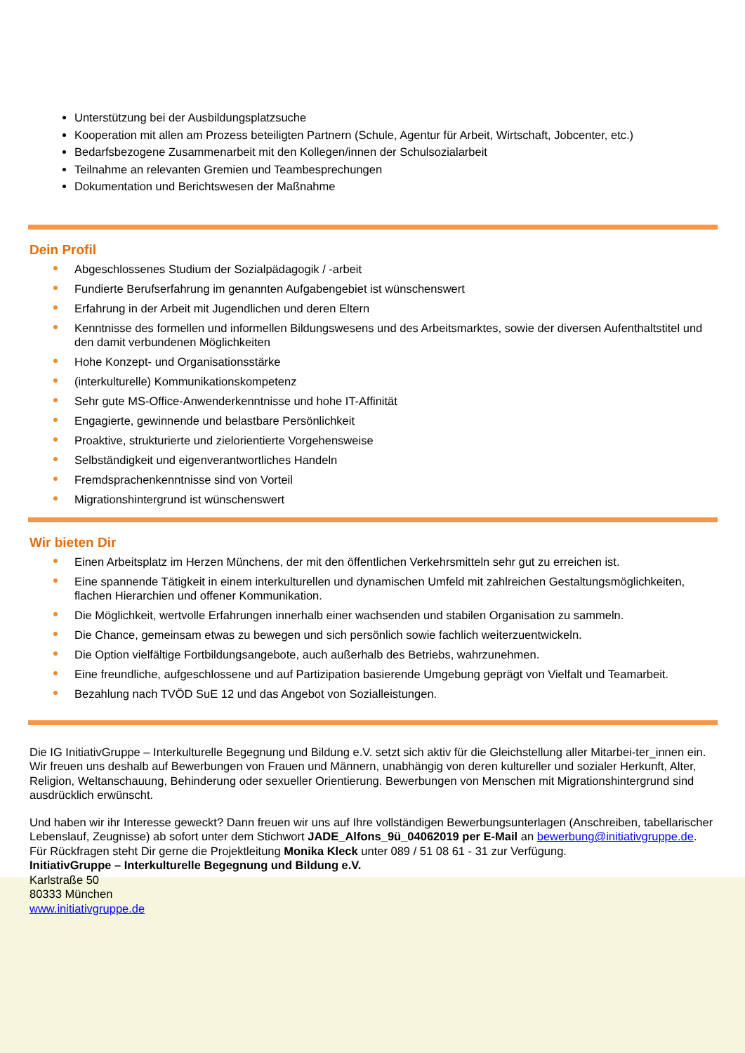Unterstützung bei der Ausbildungsplatzsuche
Kooperation mit allen am Prozess beteiligten Partnern (Schule, Agentur für Arbeit, Wirtschaft, Jobcenter, etc.)
Bedarfsbezogene Zusammenarbeit mit den Kollegen/innen der Schulsozialarbeit
Teilnahme an relevanten Gremien und Teambesprechungen
Dokumentation und Berichtswesen der Maßnahme
Dein Profil
Abgeschlossenes Studium der Sozialpädagogik / -arbeit
Fundierte Berufserfahrung im genannten Aufgabengebiet ist wünschenswert
Erfahrung in der Arbeit mit Jugendlichen und deren Eltern
Kenntnisse des formellen und informellen Bildungswesens und des Arbeitsmarktes, sowie der diversen Aufenthaltstitel und den damit verbundenen Möglichkeiten
Hohe Konzept- und Organisationsstärke
(interkulturelle) Kommunikationskompetenz
Sehr gute MS-Office-Anwenderkenntnisse und hohe IT-Affinität
Engagierte, gewinnende und belastbare Persönlichkeit
Proaktive, strukturierte und zielorientierte Vorgehensweise
Selbständigkeit und eigenverantwortliches Handeln
Fremdsprachenkenntnisse sind von Vorteil
Migrationshintergrund ist wünschenswert
Wir bieten Dir
Einen Arbeitsplatz im Herzen Münchens, der mit den öffentlichen Verkehrsmitteln sehr gut zu erreichen ist.
Eine spannende Tätigkeit in einem interkulturellen und dynamischen Umfeld mit zahlreichen Gestaltungsmöglichkeiten, flachen Hierarchien und offener Kommunikation.
Die Möglichkeit, wertvolle Erfahrungen innerhalb einer wachsenden und stabilen Organisation zu sammeln.
Die Chance, gemeinsam etwas zu bewegen und sich persönlich sowie fachlich weiterzuentwickeln.
Die Option vielfältige Fortbildungsangebote, auch außerhalb des Betriebs, wahrzunehmen.
Eine freundliche, aufgeschlossene und auf Partizipation basierende Umgebung geprägt von Vielfalt und Teamarbeit.
Bezahlung nach TVÖD SuE 12 und das Angebot von Sozialleistungen.
Die IG InitiativGruppe – Interkulturelle Begegnung und Bildung e.V. setzt sich aktiv für die Gleichstellung aller Mitarbei-ter_innen ein. Wir freuen uns deshalb auf Bewerbungen von Frauen und Männern, unabhängig von deren kultureller und sozialer Herkunft, Alter, Religion, Weltanschauung, Behinderung oder sexueller Orientierung. Bewerbungen von Menschen mit Migrationshintergrund sind ausdrücklich erwünscht.
Und haben wir ihr Interesse geweckt? Dann freuen wir uns auf Ihre vollständigen Bewerbungsunterlagen (Anschreiben, tabellarischer Lebenslauf, Zeugnisse) ab sofort unter dem Stichwort JADE_Alfons_9ü_04062019 per E-Mail an bewerbung@initiativgruppe.de. Für Rückfragen steht Dir gerne die Projektleitung Monika Kleck unter 089 / 51 08 61 - 31 zur Verfügung.
InitiativGruppe – Interkulturelle Begegnung und Bildung e.V.
Karlstraße 50
80333 München
www.initiativgruppe.de